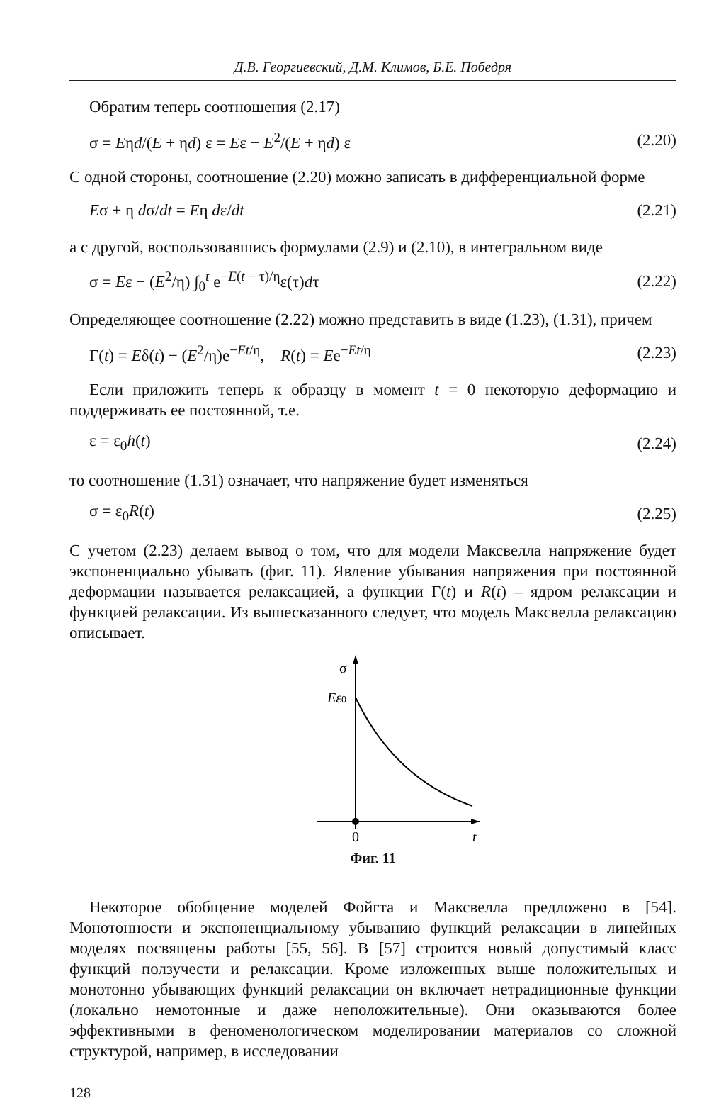Д.В. Георгиевский, Д.М. Климов, Б.Е. Победря
Обратим теперь соотношения (2.17)
σ = Eηd/(E + ηd) ε = Eε − E<sup>2</sup>/(E + ηd) ε (2.20)
С одной стороны, соотношение (2.20) можно записать в дифференциальной форме
Eσ + η dσ/dt = Eη dε/dt (2.21)
а с другой, воспользовавшись формулами (2.9) и (2.10), в интегральном виде
σ = Eε − (E<sup>2</sup>/η) ∫<sub>0</sub><sup>t</sup> e<sup>−E(t − τ)/η</sup>ε(τ)dτ (2.22)
Определяющее соотношение (2.22) можно представить в виде (1.23), (1.31), причем
Γ(t) = Eδ(t) − (E<sup>2</sup>/η)e<sup>−Et/η</sup>, R(t) = Ee<sup>−Et/η</sup> (2.23)
Если приложить теперь к образцу в момент t = 0 некоторую деформацию и поддерживать ее постоянной, т.е.
ε = ε<sub>0</sub>h(t) (2.24)
то соотношение (1.31) означает, что напряжение будет изменяться
σ = ε<sub>0</sub>R(t) (2.25)
С учетом (2.23) делаем вывод о том, что для модели Максвелла напряжение будет экспоненциально убывать (фиг. 11). Явление убывания напряжения при постоянной деформации называется релаксацией, а функции Γ(t) и R(t) – ядром релаксации и функцией релаксации. Из вышесказанного следует, что модель Максвелла релаксацию описывает.
σ
Eε0
0
t
Фиг. 11
Некоторое обобщение моделей Фойгта и Максвелла предложено в [54]. Монотонности и экспоненциальному убыванию функций релаксации в линейных моделях посвящены работы [55, 56]. В [57] строится новый допустимый класс функций ползучести и релаксации. Кроме изложенных выше положительных и монотонно убывающих функций релаксации он включает нетрадиционные функции (локально немотонные и даже неположительные). Они оказываются более эффективными в феноменологическом моделировании материалов со сложной структурой, например, в исследовании
128